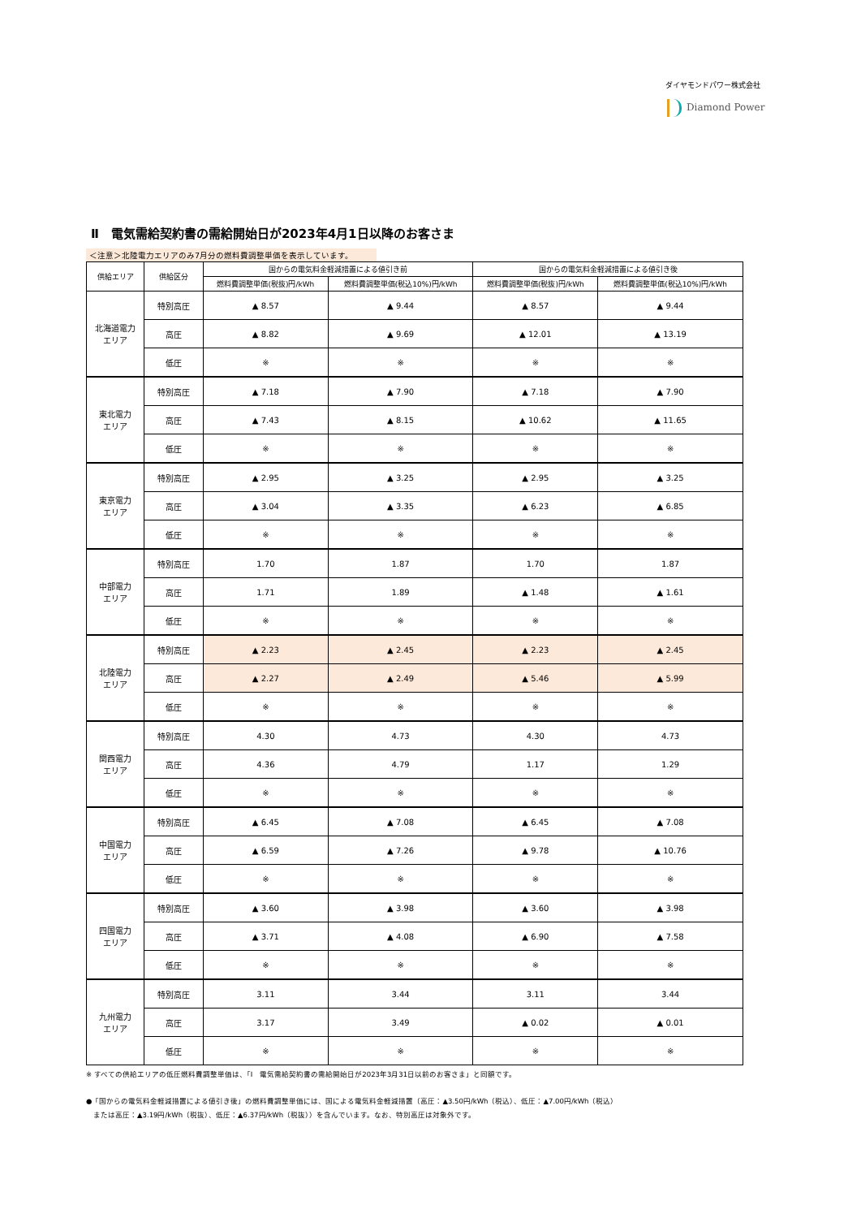ダイヤモンドパワー株式会社
Diamond Power
Ⅱ　電気需給契約書の需給開始日が2023年4月1日以降のお客さま
＜注意＞北陸電力エリアのみ7月分の燃料費調整単価を表示しています。
| 供給エリア | 供給区分 | 国からの電気料金軽減措置による値引き前 | | 国からの電気料金軽減措置による値引き後 | |
| --- | --- | --- | --- | --- | --- |
| | | 燃料費調整単価(税抜)円/kWh | 燃料費調整単価(税込10%)円/kWh | 燃料費調整単価(税抜)円/kWh | 燃料費調整単価(税込10%)円/kWh |
| 北海道電力 エリア | 特別高圧 | ▲ 8.57 | ▲ 9.44 | ▲ 8.57 | ▲ 9.44 |
| | 高圧 | ▲ 8.82 | ▲ 9.69 | ▲ 12.01 | ▲ 13.19 |
| | 低圧 | ※ | ※ | ※ | ※ |
| 東北電力 エリア | 特別高圧 | ▲ 7.18 | ▲ 7.90 | ▲ 7.18 | ▲ 7.90 |
| | 高圧 | ▲ 7.43 | ▲ 8.15 | ▲ 10.62 | ▲ 11.65 |
| | 低圧 | ※ | ※ | ※ | ※ |
| 東京電力 エリア | 特別高圧 | ▲ 2.95 | ▲ 3.25 | ▲ 2.95 | ▲ 3.25 |
| | 高圧 | ▲ 3.04 | ▲ 3.35 | ▲ 6.23 | ▲ 6.85 |
| | 低圧 | ※ | ※ | ※ | ※ |
| 中部電力 エリア | 特別高圧 | 1.70 | 1.87 | 1.70 | 1.87 |
| | 高圧 | 1.71 | 1.89 | ▲ 1.48 | ▲ 1.61 |
| | 低圧 | ※ | ※ | ※ | ※ |
| 北陸電力 エリア | 特別高圧 | ▲ 2.23 | ▲ 2.45 | ▲ 2.23 | ▲ 2.45 |
| | 高圧 | ▲ 2.27 | ▲ 2.49 | ▲ 5.46 | ▲ 5.99 |
| | 低圧 | ※ | ※ | ※ | ※ |
| 関西電力 エリア | 特別高圧 | 4.30 | 4.73 | 4.30 | 4.73 |
| | 高圧 | 4.36 | 4.79 | 1.17 | 1.29 |
| | 低圧 | ※ | ※ | ※ | ※ |
| 中国電力 エリア | 特別高圧 | ▲ 6.45 | ▲ 7.08 | ▲ 6.45 | ▲ 7.08 |
| | 高圧 | ▲ 6.59 | ▲ 7.26 | ▲ 9.78 | ▲ 10.76 |
| | 低圧 | ※ | ※ | ※ | ※ |
| 四国電力 エリア | 特別高圧 | ▲ 3.60 | ▲ 3.98 | ▲ 3.60 | ▲ 3.98 |
| | 高圧 | ▲ 3.71 | ▲ 4.08 | ▲ 6.90 | ▲ 7.58 |
| | 低圧 | ※ | ※ | ※ | ※ |
| 九州電力 エリア | 特別高圧 | 3.11 | 3.44 | 3.11 | 3.44 |
| | 高圧 | 3.17 | 3.49 | ▲ 0.02 | ▲ 0.01 |
| | 低圧 | ※ | ※ | ※ | ※ |
※ すべての供給エリアの低圧燃料費調整単価は、「Ⅰ　電気需給契約書の需給開始日が2023年3月31日以前のお客さま」と同額です。
●「国からの電気料金軽減措置による値引き後」の燃料費調整単価には、国による電気料金軽減措置（高圧：▲3.50円/kWh（税込）、低圧：▲7.00円/kWh（税込）
　または高圧：▲3.19円/kWh（税抜）、低圧：▲6.37円/kWh（税抜））を含んでいます。なお、特別高圧は対象外です。